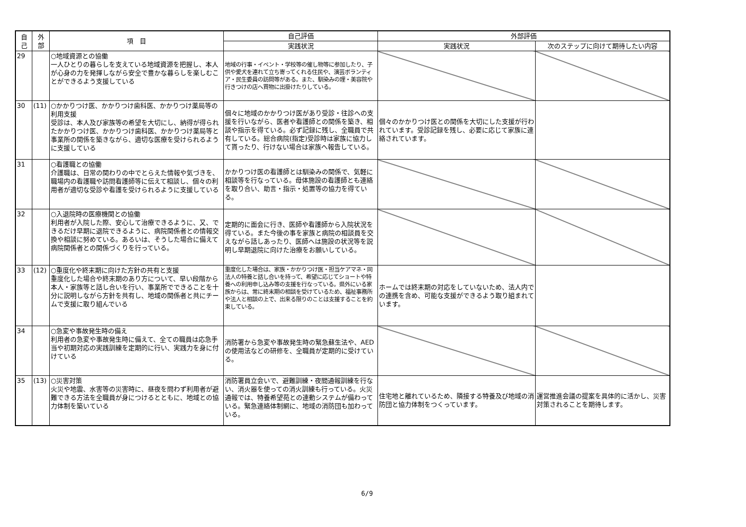| 自 己 | 外 部 | 項 目 | 自己評価 | 外部評価 | |
| --- | --- | --- | --- | --- | --- |
| | | | 実践状況 | 実践状況 | 次のステップに向けて期待したい内容 |
| 29 | | ○地域資源との協働 一人ひとりの暮らしを支えている地域資源を把握し、本人が心身の力を発揮しながら安全で豊かな暮らしを楽しむことができるよう支援している | 地域の行事・イベント・学校等の催し物等に参加したり、子供や愛犬を連れて立ち寄ってくれる住民や、演芸ボランティア・民生委員の訪問等がある。また、馴染みの理・美容院や行きつけの店へ買物に出掛けたりしている。 | | |
| 30 | (11) | ○かかりつけ医、かかりつけ歯科医、かかりつけ薬局等の利用支援 受診は、本人及び家族等の希望を大切にし、納得が得られたかかりつけ医、かかりつけ歯科医、かかりつけ薬局等と事業所の関係を築きながら、適切な医療を受けられるように支援している | 個々に地域のかかりつけ医があり受診・往診への支援を行いながら、医者や看護師との関係を築き、相談や指示を得ている。必ず記録に残し、全職員で共有している。総合病院(指定)受診時は家族に協力して貰ったり、行けない場合は家族へ報告している。 | 個々のかかりつけ医との関係を大切にした支援が行われています。受診記録を残し、必要に応じて家族に連絡されています。 | |
| 31 | | ○看護職との協働 介護職は、日常の関わりの中でとらえた情報や気づきを、職場内の看護職や訪問看護師等に伝えて相談し、個々の利用者が適切な受診や看護を受けられるように支援している | かかりつけ医の看護師とは馴染みの関係で、気軽に相談等を行なっている。母体施設の看護師とも連絡を取り合い、助言・指示・処置等の協力を得ている。 | | |
| 32 | | ○入退院時の医療機関との協働 利用者が入院した際、安心して治療できるように、又、できるだけ早期に退院できるように、病院関係者との情報交換や相談に努めている。あるいは、そうした場合に備えて病院関係者との関係づくりを行っている。 | 定期的に面会に行き、医師や看護師から入院状況を得ている。また今後の事を家族と病院の相談員を交えながら話しあったり、医師へは施設の状況等を説明し早期退院に向けた治療をお願いしている。 | | |
| 33 | (12) | ○重度化や終末期に向けた方針の共有と支援 重度化した場合や終末期のあり方について、早い段階から本人・家族等と話し合いを行い、事業所でできることを十分に説明しながら方針を共有し、地域の関係者と共にチームで支援に取り組んでいる | 重度化した場合は、家族・かかりつけ医・担当ケアマネ・同法人の特養と話し合いを持って、希望に応じてショートや特養への利用申し込み等の支援を行なっている。県外にいる家族からは、常に終末期の相談を受けているため、福祉事務所や法人と相談の上で、出来る限りのことは支援することを約束している。 | ホームでは終末期の対応をしていないため、法人内での連携を含め、可能な支援ができるよう取り組まれています。 | |
| 34 | | ○急変や事故発生時の備え 利用者の急変や事故発生時に備えて、全ての職員は応急手当や初期対応の実践訓練を定期的に行い、実践力を身に付けている | 消防署から急変や事故発生時の緊急蘇生法や、AEDの使用法などの研修を、全職員が定期的に受けている。 | | |
| 35 | (13) | ○災害対策 火災や地震、水害等の災害時に、昼夜を問わず利用者が避難できる方法を全職員が身につけるとともに、地域との協力体制を築いている | 消防署員立会いで、避難訓練・夜間通報訓練を行ない、消火器を使っての消火訓練も行っている。火災通報では、特養希望苑との連動システムが備わっている。緊急連絡体制網に、地域の消防団も加わっている。 | 住宅地と離れているため、隣接する特養及び地域の消防団と協力体制をつくっています。 | 運営推進会議の提案を具体的に活かし、災害対策されることを期待します。 |
6/9